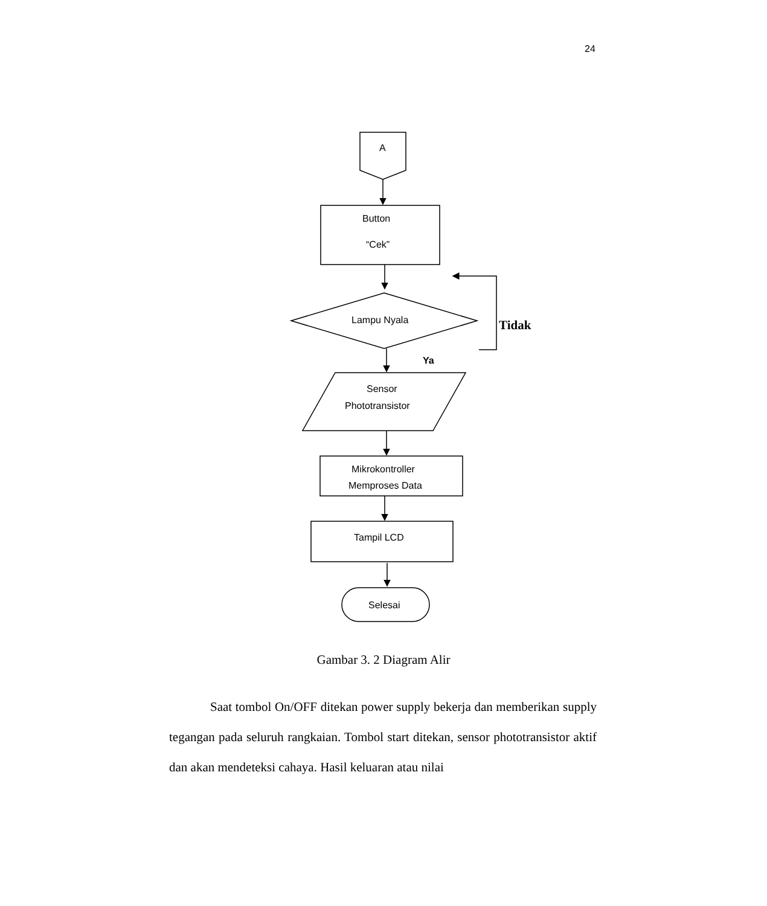24
A
Button
“Cek”
Lampu Nyala
Tidak
Ya
Sensor
Phototransistor
Mikrokontroller
Memproses Data
Tampil LCD
Selesai
Gambar 3. 2 Diagram Alir
Saat tombol On/OFF ditekan power supply bekerja dan memberikan supply tegangan pada seluruh rangkaian. Tombol start ditekan, sensor phototransistor aktif dan akan mendeteksi cahaya. Hasil keluaran atau nilai